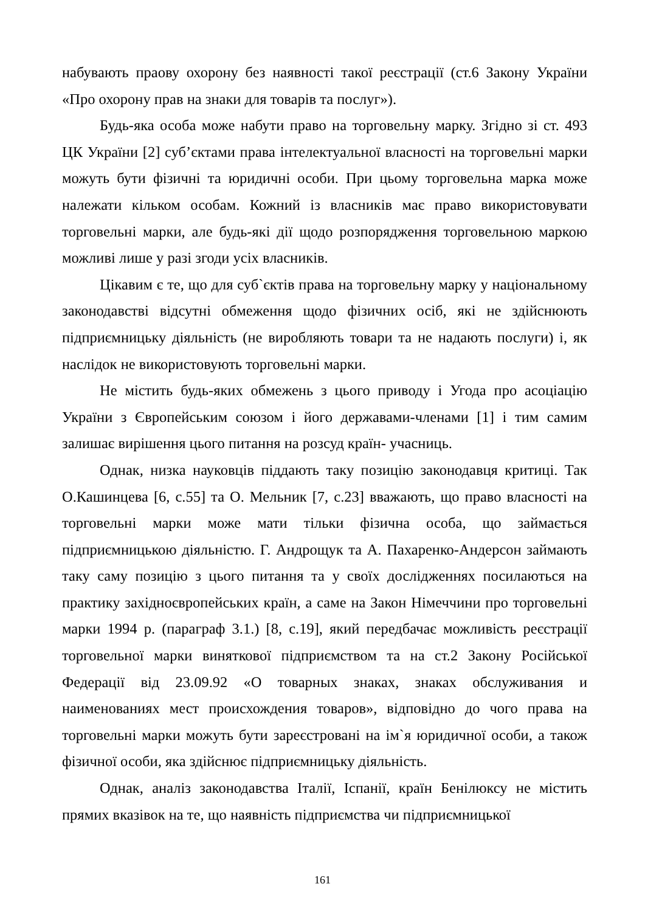набувають праову охорону без наявності такої реєстрації (ст.6 Закону України «Про охорону прав на знаки для товарів та послуг»).
Будь-яка особа може набути право на торговельну марку. Згідно зі ст. 493 ЦК України [2] суб’єктами права інтелектуальної власності на торговельні марки можуть бути фізичні та юридичні особи. При цьому торговельна марка може належати кільком особам. Кожний із власників має право використовувати торговельні марки, але будь-які дії щодо розпорядження торговельною маркою можливі лише у разі згоди усіх власників.
Цікавим є те, що для суб`єктів права на торговельну марку у національному законодавстві відсутні обмеження щодо фізичних осіб, які не здійснюють підприємницьку діяльність (не виробляють товари та не надають послуги) і, як наслідок не використовують торговельні марки.
Не містить будь-яких обмежень з цього приводу і Угода про асоціацію України з Європейським союзом і його державами-членами [1] і тим самим залишає вирішення цього питання на розсуд країн- учасниць.
Однак, низка науковців піддають таку позицію законодавця критиці. Так О.Кашинцева [6, с.55] та О. Мельник [7, с.23] вважають, що право власності на торговельні марки може мати тільки фізична особа, що займається підприємницькою діяльністю. Г. Андрощук та А. Пахаренко-Андерсон займають таку саму позицію з цього питання та у своїх дослідженнях посилаються на практику західноєвропейських країн, а саме на Закон Німеччини про торговельні марки 1994 р. (параграф 3.1.) [8, с.19], який передбачає можливість реєстрації торговельної марки виняткової підприємством та на ст.2 Закону Російської Федерації від 23.09.92 «О товарных знаках, знаках обслуживания и наименованиях мест происхождения товаров», відповідно до чого права на торговельні марки можуть бути зареєстровані на ім`я юридичної особи, а також фізичної особи, яка здійснює підприємницьку діяльність.
Однак, аналіз законодавства Італії, Іспанії, країн Бенілюксу не містить прямих вказівок на те, що наявність підприємства чи підприємницької
161